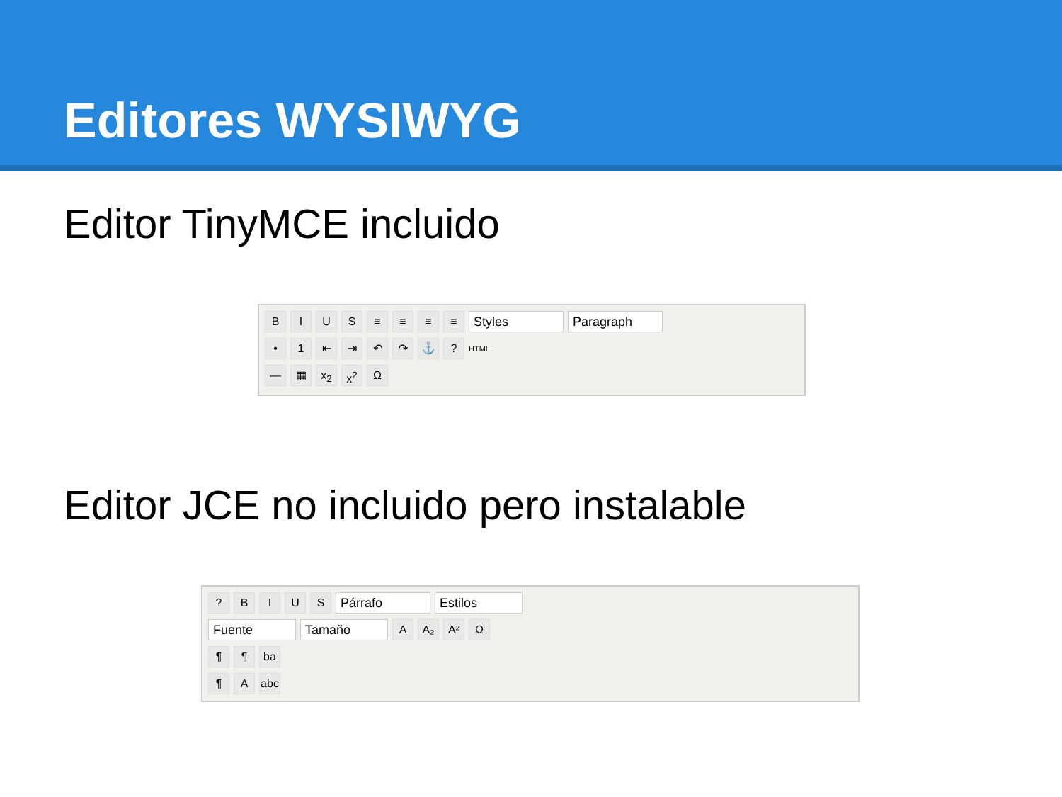Editores WYSIWYG
Editor TinyMCE incluido
BIUS ≡ ≡ ≡ ≡ Styles Paragraph
• 1 ⇤ ⇥ ↶ ↷ ⚓? HTML
— ▦ x<sub>2</sub> x<sup>2</sup> Ω
Editor JCE no incluido pero instalable
? BIUS Párrafo Estilos
Fuente Tamaño A A₂ A² Ω
¶ ¶ ba
¶ A abc